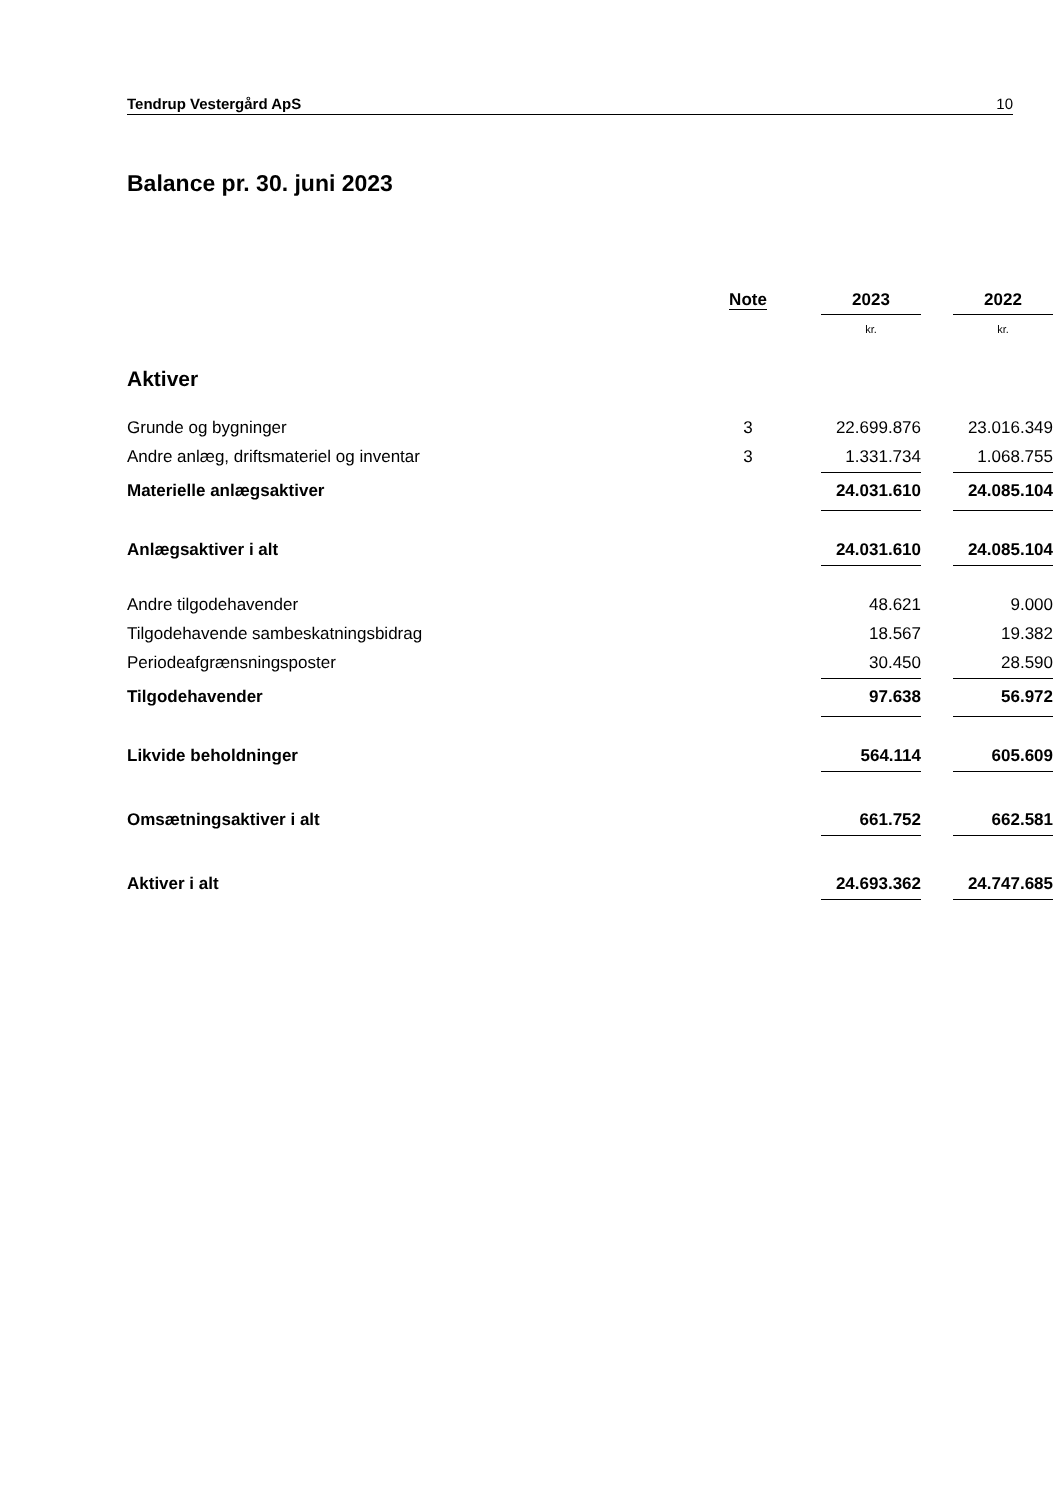Tendrup Vestergård ApS 10
Balance pr. 30. juni 2023
| | Note | | 2023 | | 2022 |
| --- | --- | --- | --- | --- | --- |
| | | | kr. | | kr. |
| Aktiver | | | | | |
| Grunde og bygninger | 3 | | 22.699.876 | | 23.016.349 |
| Andre anlæg, driftsmateriel og inventar | 3 | | 1.331.734 | | 1.068.755 |
| Materielle anlægsaktiver | | | 24.031.610 | | 24.085.104 |
| Anlægsaktiver i alt | | | 24.031.610 | | 24.085.104 |
| Andre tilgodehavender | | | 48.621 | | 9.000 |
| Tilgodehavende sambeskatningsbidrag | | | 18.567 | | 19.382 |
| Periodeafgrænsningsposter | | | 30.450 | | 28.590 |
| Tilgodehavender | | | 97.638 | | 56.972 |
| Likvide beholdninger | | | 564.114 | | 605.609 |
| Omsætningsaktiver i alt | | | 661.752 | | 662.581 |
| Aktiver i alt | | | 24.693.362 | | 24.747.685 |